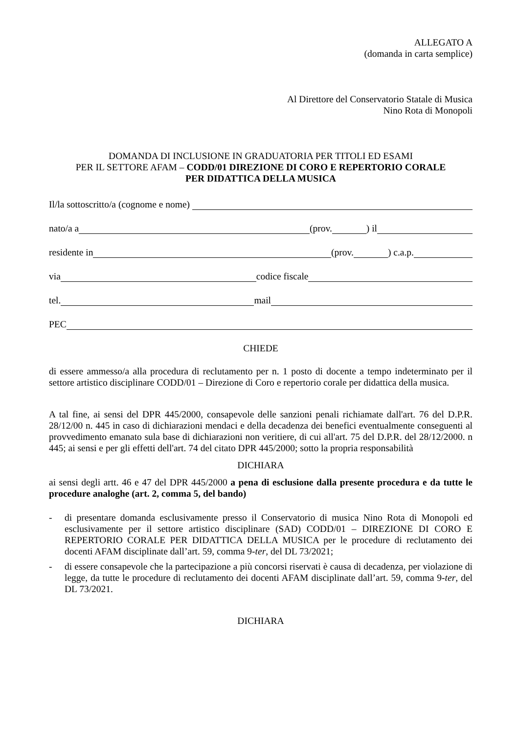ALLEGATO A
(domanda in carta semplice)
Al Direttore del Conservatorio Statale di Musica
Nino Rota di Monopoli
DOMANDA DI INCLUSIONE IN GRADUATORIA PER TITOLI ED ESAMI
PER IL SETTORE AFAM – CODD/01 DIREZIONE DI CORO E REPERTORIO CORALE
PER DIDATTICA DELLA MUSICA
Il/la sottoscritto/a (cognome e nome)
nato/a a (prov. ) il
residente in (prov. ) c.a.p.
via codice fiscale
tel. mail
PEC
CHIEDE
di essere ammesso/a alla procedura di reclutamento per n. 1 posto di docente a tempo indeterminato per il settore artistico disciplinare CODD/01 – Direzione di Coro e repertorio corale per didattica della musica.
A tal fine, ai sensi del DPR 445/2000, consapevole delle sanzioni penali richiamate dall'art. 76 del D.P.R. 28/12/00 n. 445 in caso di dichiarazioni mendaci e della decadenza dei benefici eventualmente conseguenti al provvedimento emanato sula base di dichiarazioni non veritiere, di cui all'art. 75 del D.P.R. del 28/12/2000. n 445; ai sensi e per gli effetti dell'art. 74 del citato DPR 445/2000; sotto la propria responsabilità
DICHIARA
ai sensi degli artt. 46 e 47 del DPR 445/2000 a pena di esclusione dalla presente procedura e da tutte le procedure analoghe (art. 2, comma 5, del bando)
- di presentare domanda esclusivamente presso il Conservatorio di musica Nino Rota di Monopoli ed esclusivamente per il settore artistico disciplinare (SAD) CODD/01 – DIREZIONE DI CORO E REPERTORIO CORALE PER DIDATTICA DELLA MUSICA per le procedure di reclutamento dei docenti AFAM disciplinate dall’art. 59, comma 9-ter, del DL 73/2021;
- di essere consapevole che la partecipazione a più concorsi riservati è causa di decadenza, per violazione di legge, da tutte le procedure di reclutamento dei docenti AFAM disciplinate dall’art. 59, comma 9-ter, del DL 73/2021.
DICHIARA